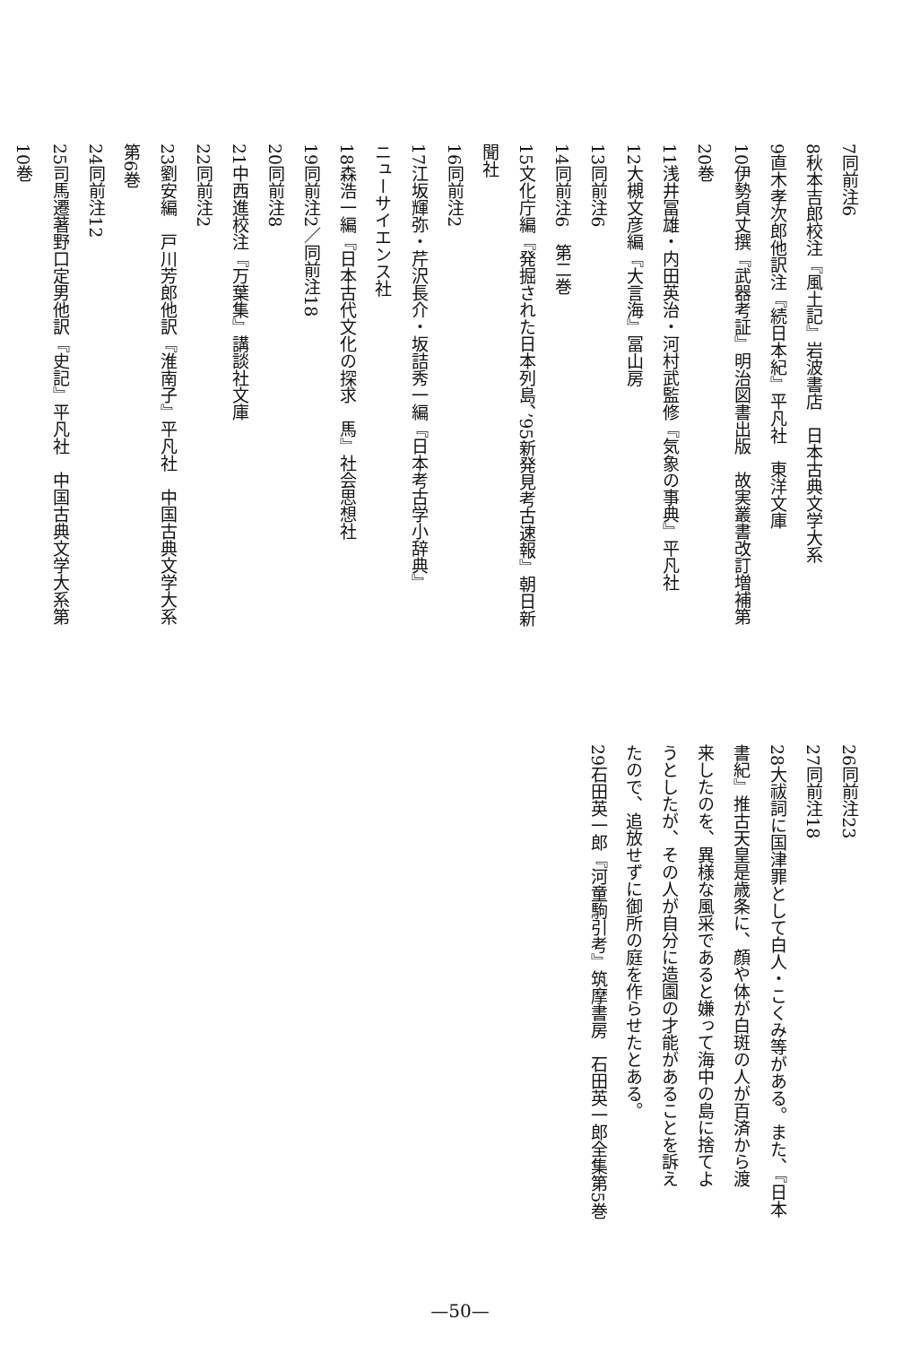7 同前注6
8 秋本吉郎校注『風土記』岩波書店　日本古典文学大系
9 直木孝次郎他訳注『続日本紀』平凡社　東洋文庫
10 伊勢貞丈撰『武器考証』明治図書出版　故実叢書改訂増補第
20巻
11 浅井冨雄・内田英治・河村武監修『気象の事典』平凡社
12 大槻文彦編『大言海』冨山房
13 同前注6
14 同前注6　第二巻
15 文化庁編『発掘された日本列島、’95新発見考古速報』朝日新
聞社
16 同前注2
17 江坂輝弥・芹沢長介・坂詰秀一編『日本考古学小辞典』
ニューサイエンス社
18 森浩一編『日本古代文化の探求　馬』社会思想社
19 同前注2／同前注18
20 同前注8
21 中西進校注『万葉集』講談社文庫
22 同前注2
23 劉安編　戸川芳郎他訳『淮南子』平凡社　中国古典文学大系
第6巻
24 同前注12
25 司馬遷著野口定男他訳『史記』平凡社　中国古典文学大系第
10巻
26 同前注23
27 同前注18
28 大祓詞に国津罪として白人・こくみ等がある。また、『日本
書紀』推古天皇是歳条に、顔や体が白斑の人が百済から渡
来したのを、異様な風采であると嫌って海中の島に捨てよ
うとしたが、その人が自分に造園の才能があることを訴え
たので、追放せずに御所の庭を作らせたとある。
29 石田英一郎『河童駒引考』筑摩書房　石田英一郎全集第5巻
—50—